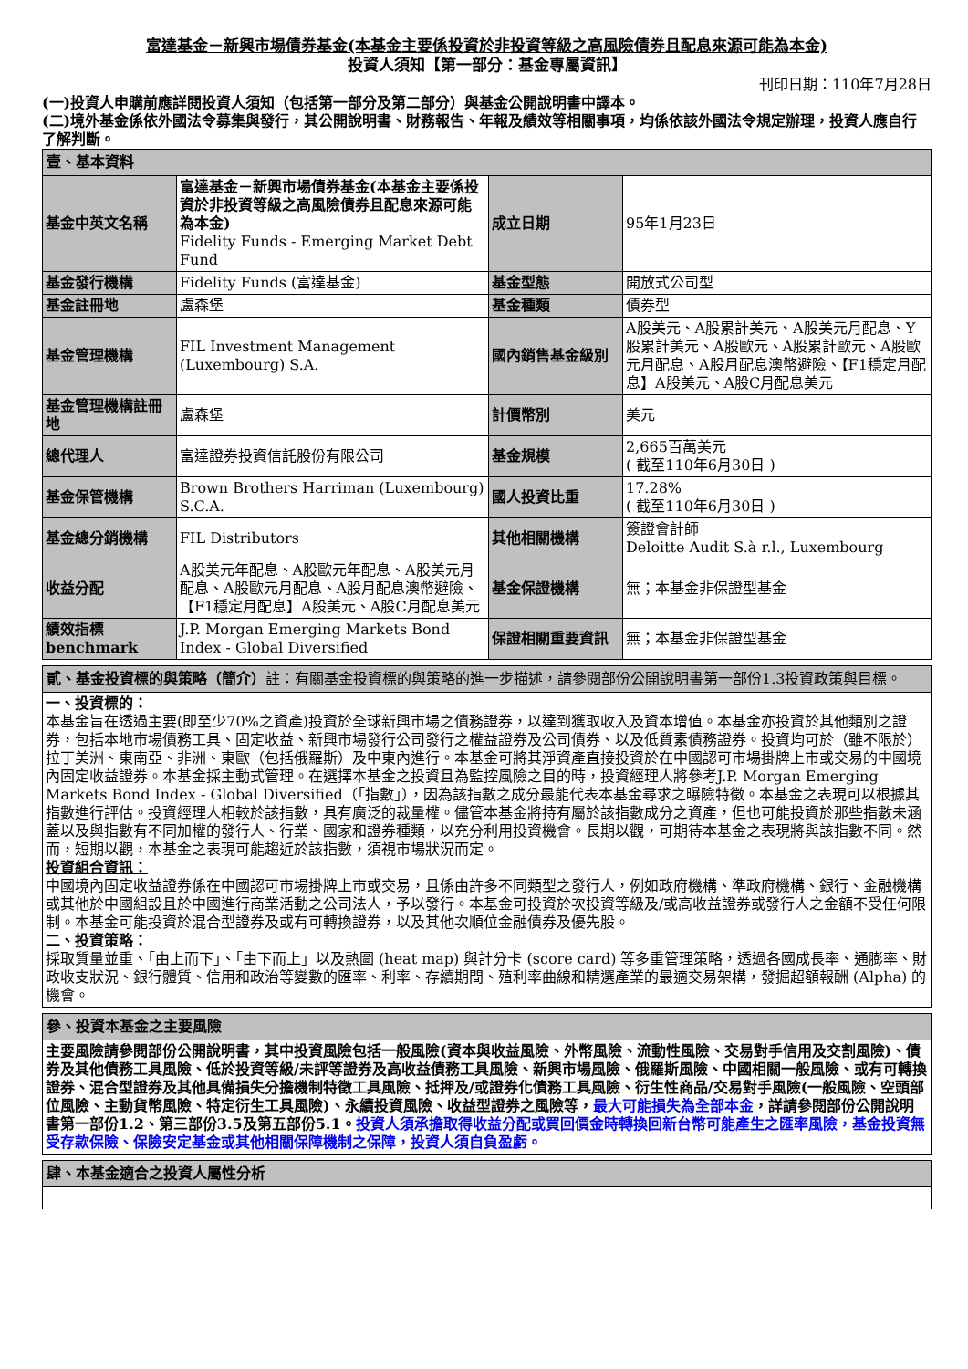富達基金－新興市場債券基金(本基金主要係投資於非投資等級之高風險債券且配息來源可能為本金)
投資人須知【第一部分：基金專屬資訊】
刊印日期：110年7月28日
(一)投資人申購前應詳閱投資人須知（包括第一部分及第二部分）與基金公開說明書中譯本。
(二)境外基金係依外國法令募集與發行，其公開說明書、財務報告、年報及績效等相關事項，均係依該外國法令規定辦理，投資人應自行了解判斷。
| 壹、基本資料 | | | |
| 基金中英文名稱 | 富達基金－新興市場債券基金(本基金主要係投資於非投資等級之高風險債券且配息來源可能為本金) Fidelity Funds - Emerging Market Debt Fund | 成立日期 | 95年1月23日 |
| 基金發行機構 | Fidelity Funds (富達基金) | 基金型態 | 開放式公司型 |
| 基金註冊地 | 盧森堡 | 基金種類 | 債券型 |
| 基金管理機構 | FIL Investment Management (Luxembourg) S.A. | 國內銷售基金級別 | A股美元、A股累計美元、A股美元月配息、Y股累計美元、A股歐元、A股累計歐元、A股歐元月配息、A股月配息澳幣避險、【F1穩定月配息】A股美元、A股C月配息美元 |
| 基金管理機構註冊地 | 盧森堡 | 計價幣別 | 美元 |
| 總代理人 | 富達證券投資信託股份有限公司 | 基金規模 | 2,665百萬美元 ( 截至110年6月30日 ) |
| 基金保管機構 | Brown Brothers Harriman (Luxembourg) S.C.A. | 國人投資比重 | 17.28% ( 截至110年6月30日 ) |
| 基金總分銷機構 | FIL Distributors | 其他相關機構 | 簽證會計師 Deloitte Audit S.à r.l., Luxembourg |
| 收益分配 | A股美元年配息、A股歐元年配息、A股美元月配息、A股歐元月配息、A股月配息澳幣避險、【F1穩定月配息】A股美元、A股C月配息美元 | 基金保證機構 | 無；本基金非保證型基金 |
| 績效指標 benchmark | J.P. Morgan Emerging Markets Bond Index - Global Diversified | 保證相關重要資訊 | 無；本基金非保證型基金 |
| 貳、基金投資標的與策略（簡介） 註：有關基金投資標的與策略的進一步描述，請參閱部份公開說明書第一部份1.3投資政策與目標。 |
| 一、投資標的： 本基金旨在透過主要(即至少70%之資產)投資於全球新興市場之債務證券，以達到獲取收入及資本增值。本基金亦投資於其他類別之證券，包括本地市場債務工具、固定收益、新興市場發行公司發行之權益證券及公司債券、以及低質素債務證券。投資均可於（雖不限於）拉丁美洲、東南亞、非洲、東歐（包括俄羅斯）及中東內進行。本基金可將其淨資產直接投資於在中國認可市場掛牌上市或交易的中國境內固定收益證券。本基金採主動式管理。在選擇本基金之投資且為監控風險之目的時，投資經理人將參考J.P. Morgan Emerging Markets Bond Index - Global Diversified（「指數」），因為該指數之成分最能代表本基金尋求之曝險特徵。本基金之表現可以根據其指數進行評估。投資經理人相較於該指數，具有廣泛的裁量權。儘管本基金將持有屬於該指數成分之資產，但也可能投資於那些指數未涵蓋以及與指數有不同加權的發行人、行業、國家和證券種類，以充分利用投資機會。長期以觀，可期待本基金之表現將與該指數不同。然而，短期以觀，本基金之表現可能趨近於該指數，須視市場狀況而定。 投資組合資訊： 中國境內固定收益證券係在中國認可市場掛牌上市或交易，且係由許多不同類型之發行人，例如政府機構、準政府機構、銀行、金融機構或其他於中國組設且於中國進行商業活動之公司法人，予以發行。本基金可投資於次投資等級及/或高收益證券或發行人之金額不受任何限制。本基金可能投資於混合型證券及或有可轉換證券，以及其他次順位金融債券及優先股。 二、投資策略： 採取質量並重、「由上而下」、「由下而上」以及熱圖 (heat map) 與計分卡 (score card) 等多重管理策略，透過各國成長率、通膨率、財政收支狀況、銀行體質、信用和政治等變數的匯率、利率、存續期間、殖利率曲線和精選產業的最適交易架構，發掘超額報酬 (Alpha) 的機會。 |
| 參、投資本基金之主要風險 |
| 主要風險請參閱部份公開說明書，其中投資風險包括一般風險(資本與收益風險、外幣風險、流動性風險、交易對手信用及交割風險)、債券及其他債務工具風險、低於投資等級/未評等證券及高收益債務工具風險、新興市場風險、俄羅斯風險、中國相關一般風險、或有可轉換證券、混合型證券及其他具備損失分擔機制特徵工具風險、抵押及/或證券化債務工具風險、衍生性商品/交易對手風險(一般風險、空頭部位風險、主動貨幣風險、特定衍生工具風險)、永續投資風險、收益型證券之風險等， 最大可能損失為全部本金 ，詳請參閱部份公開說明書第一部份1.2、第三部份3.5及第五部份5.1。 投資人須承擔取得收益分配或買回價金時轉換回新台幣可能產生之匯率風險，基金投資無受存款保險、保險安定基金或其他相關保障機制之保障，投資人須自負盈虧。 |
| 肆、本基金適合之投資人屬性分析 |